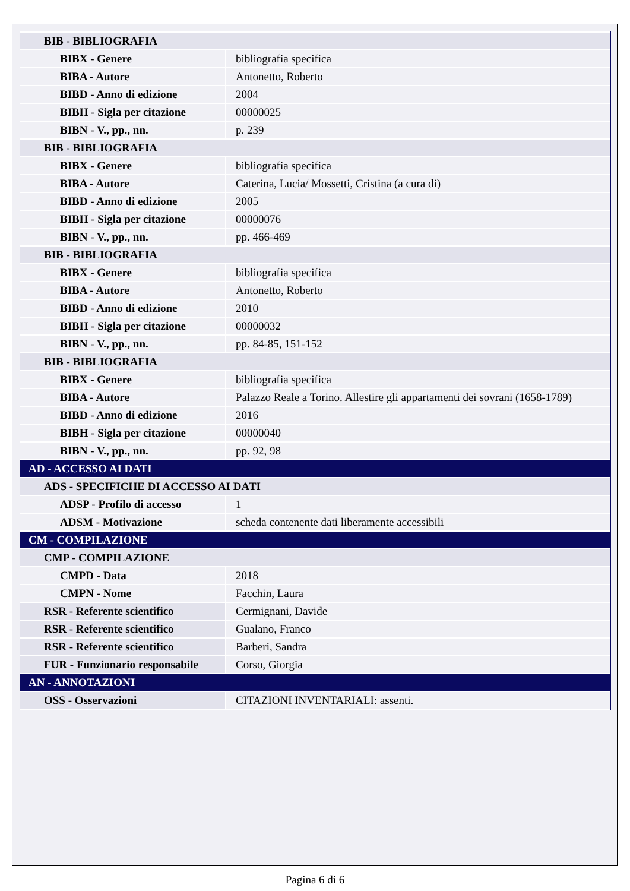| BIB - BIBLIOGRAFIA | |
| BIBX - Genere | bibliografia specifica |
| BIBA - Autore | Antonetto, Roberto |
| BIBD - Anno di edizione | 2004 |
| BIBH - Sigla per citazione | 00000025 |
| BIBN - V., pp., nn. | p. 239 |
| BIB - BIBLIOGRAFIA | |
| BIBX - Genere | bibliografia specifica |
| BIBA - Autore | Caterina, Lucia/ Mossetti, Cristina (a cura di) |
| BIBD - Anno di edizione | 2005 |
| BIBH - Sigla per citazione | 00000076 |
| BIBN - V., pp., nn. | pp. 466-469 |
| BIB - BIBLIOGRAFIA | |
| BIBX - Genere | bibliografia specifica |
| BIBA - Autore | Antonetto, Roberto |
| BIBD - Anno di edizione | 2010 |
| BIBH - Sigla per citazione | 00000032 |
| BIBN - V., pp., nn. | pp. 84-85, 151-152 |
| BIB - BIBLIOGRAFIA | |
| BIBX - Genere | bibliografia specifica |
| BIBA - Autore | Palazzo Reale a Torino. Allestire gli appartamenti dei sovrani (1658-1789) |
| BIBD - Anno di edizione | 2016 |
| BIBH - Sigla per citazione | 00000040 |
| BIBN - V., pp., nn. | pp. 92, 98 |
| AD - ACCESSO AI DATI | |
| ADS - SPECIFICHE DI ACCESSO AI DATI | |
| ADSP - Profilo di accesso | 1 |
| ADSM - Motivazione | scheda contenente dati liberamente accessibili |
| CM - COMPILAZIONE | |
| CMP - COMPILAZIONE | |
| CMPD - Data | 2018 |
| CMPN - Nome | Facchin, Laura |
| RSR - Referente scientifico | Cermignani, Davide |
| RSR - Referente scientifico | Gualano, Franco |
| RSR - Referente scientifico | Barberi, Sandra |
| FUR - Funzionario responsabile | Corso, Giorgia |
| AN - ANNOTAZIONI | |
| OSS - Osservazioni | CITAZIONI INVENTARIALI: assenti. |
Pagina 6 di 6